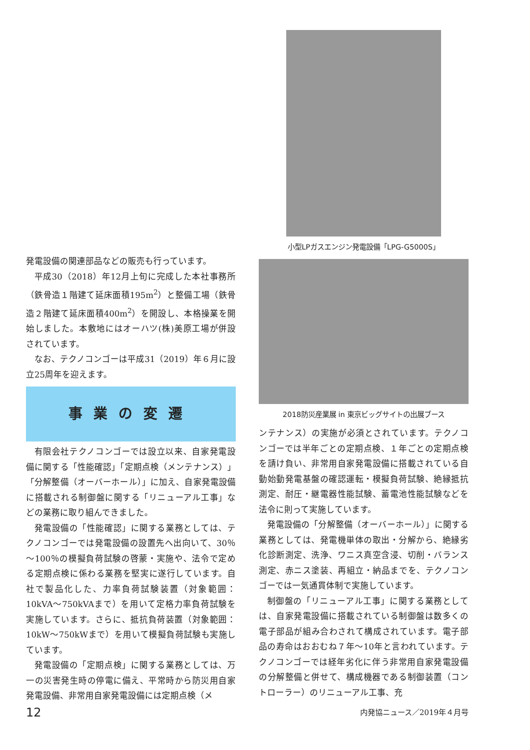発電設備の関連部品などの販売も行っています。
平成30（2018）年12月上旬に完成した本社事務所（鉄骨造１階建て延床面積195m<sup>2</sup>）と整備工場（鉄骨造２階建て延床面積400m<sup>2</sup>）を開設し、本格操業を開始しました。本敷地にはオーハツ(株)美原工場が併設されています。
なお、テクノコンゴーは平成31（2019）年６月に設立25周年を迎えます。
事業の変遷
有限会社テクノコンゴーでは設立以来、自家発電設備に関する「性能確認」「定期点検（メンテナンス）」「分解整備（オーバーホール）」に加え、自家発電設備に搭載される制御盤に関する「リニューアル工事」などの業務に取り組んできました。
発電設備の「性能確認」に関する業務としては、テクノコンゴーでは発電設備の設置先へ出向いて、30％～100％の模擬負荷試験の啓蒙・実施や、法令で定める定期点検に係わる業務を堅実に遂行しています。自社で製品化した、力率負荷試験装置（対象範囲：10kVA～750kVAまで）を用いて定格力率負荷試験を実施しています。さらに、抵抗負荷装置（対象範囲：10kW～750kWまで）を用いて模擬負荷試験も実施しています。
発電設備の「定期点検」に関する業務としては、万一の災害発生時の停電に備え、平常時から防災用自家発電設備、非常用自家発電設備には定期点検（メ
小型LPガスエンジン発電設備「LPG-G5000S」
2018防災産業展 in 東京ビッグサイトの出展ブース
ンテナンス）の実施が必須とされています。テクノコンゴーでは半年ごとの定期点検、１年ごとの定期点検を請け負い、非常用自家発電設備に搭載されている自動始動発電基盤の確認運転・模擬負荷試験、絶縁抵抗測定、耐圧・継電器性能試験、蓄電池性能試験などを法令に則って実施しています。
発電設備の「分解整備（オーバーホール）」に関する業務としては、発電機単体の取出・分解から、絶縁劣化診断測定、洗浄、ワニス真空含浸、切削・バランス測定、赤ニス塗装、再組立・納品までを、テクノコンゴーでは一気通貫体制で実施しています。
制御盤の「リニューアル工事」に関する業務としては、自家発電設備に搭載されている制御盤は数多くの電子部品が組み合わされて構成されています。電子部品の寿命はおおむね７年～10年と言われています。テクノコンゴーでは経年劣化に伴う非常用自家発電設備の分解整備と併せて、構成機器である制御装置（コントローラー）のリニューアル工事、充
12 内発協ニュース／2019年４月号